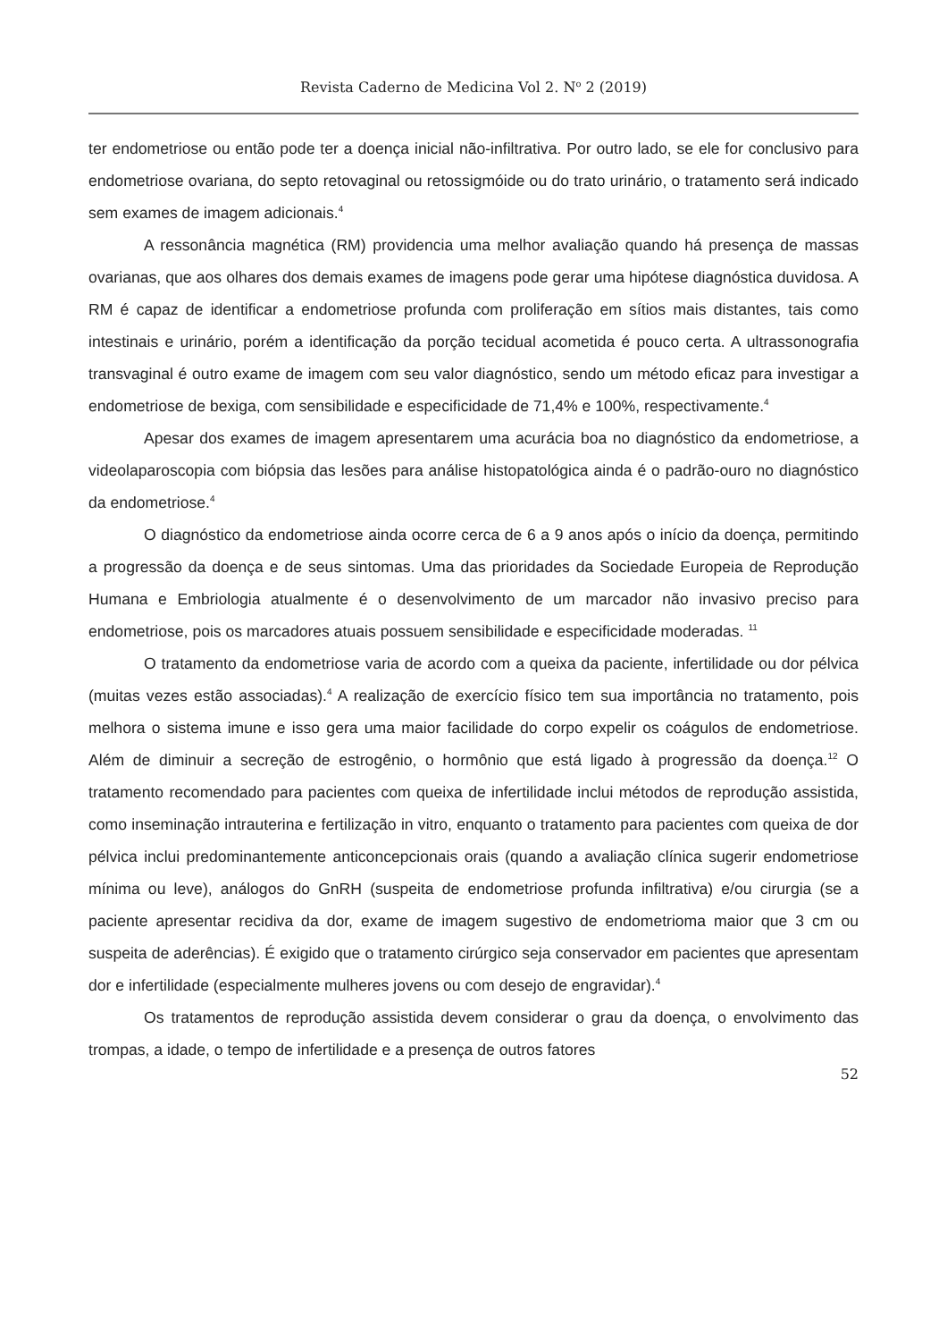Revista Caderno de Medicina Vol 2. N<sup>o</sup> 2 (2019)
ter endometriose ou então pode ter a doença inicial não-infiltrativa. Por outro lado, se ele for conclusivo para endometriose ovariana, do septo retovaginal ou retossigmóide ou do trato urinário, o tratamento será indicado sem exames de imagem adicionais.<sup>4</sup>
A ressonância magnética (RM) providencia uma melhor avaliação quando há presença de massas ovarianas, que aos olhares dos demais exames de imagens pode gerar uma hipótese diagnóstica duvidosa. A RM é capaz de identificar a endometriose profunda com proliferação em sítios mais distantes, tais como intestinais e urinário, porém a identificação da porção tecidual acometida é pouco certa. A ultrassonografia transvaginal é outro exame de imagem com seu valor diagnóstico, sendo um método eficaz para investigar a endometriose de bexiga, com sensibilidade e especificidade de 71,4% e 100%, respectivamente.<sup>4</sup>
Apesar dos exames de imagem apresentarem uma acurácia boa no diagnóstico da endometriose, a videolaparoscopia com biópsia das lesões para análise histopatológica ainda é o padrão-ouro no diagnóstico da endometriose.<sup>4</sup>
O diagnóstico da endometriose ainda ocorre cerca de 6 a 9 anos após o início da doença, permitindo a progressão da doença e de seus sintomas. Uma das prioridades da Sociedade Europeia de Reprodução Humana e Embriologia atualmente é o desenvolvimento de um marcador não invasivo preciso para endometriose, pois os marcadores atuais possuem sensibilidade e especificidade moderadas. <sup>11</sup>
O tratamento da endometriose varia de acordo com a queixa da paciente, infertilidade ou dor pélvica (muitas vezes estão associadas).<sup>4</sup> A realização de exercício físico tem sua importância no tratamento, pois melhora o sistema imune e isso gera uma maior facilidade do corpo expelir os coágulos de endometriose. Além de diminuir a secreção de estrogênio, o hormônio que está ligado à progressão da doença.<sup>12</sup> O tratamento recomendado para pacientes com queixa de infertilidade inclui métodos de reprodução assistida, como inseminação intrauterina e fertilização in vitro, enquanto o tratamento para pacientes com queixa de dor pélvica inclui predominantemente anticoncepcionais orais (quando a avaliação clínica sugerir endometriose mínima ou leve), análogos do GnRH (suspeita de endometriose profunda infiltrativa) e/ou cirurgia (se a paciente apresentar recidiva da dor, exame de imagem sugestivo de endometrioma maior que 3 cm ou suspeita de aderências). É exigido que o tratamento cirúrgico seja conservador em pacientes que apresentam dor e infertilidade (especialmente mulheres jovens ou com desejo de engravidar).<sup>4</sup>
Os tratamentos de reprodução assistida devem considerar o grau da doença, o envolvimento das trompas, a idade, o tempo de infertilidade e a presença de outros fatores
52